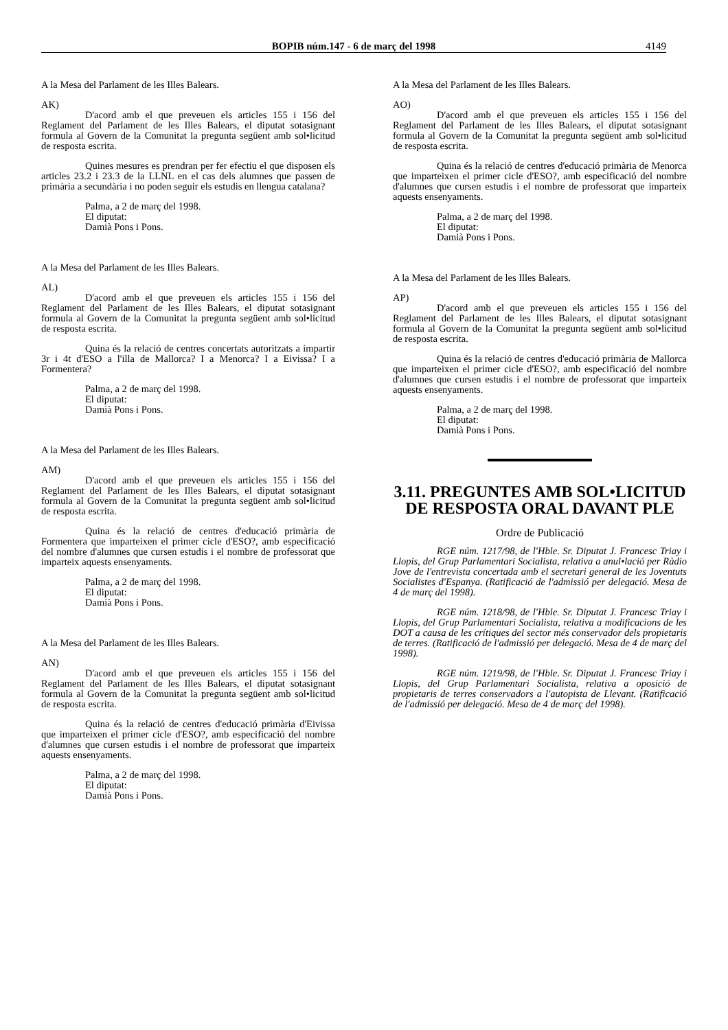BOPIB núm.147 - 6 de març del 1998
4149
A la Mesa del Parlament de les Illes Balears.
AK)
D'acord amb el que preveuen els articles 155 i 156 del Reglament del Parlament de les Illes Balears, el diputat sotasignant formula al Govern de la Comunitat la pregunta següent amb sol•licitud de resposta escrita.
Quines mesures es prendran per fer efectiu el que disposen els articles 23.2 i 23.3 de la LLNL en el cas dels alumnes que passen de primària a secundària i no poden seguir els estudis en llengua catalana?
Palma, a 2 de març del 1998.
El diputat:
Damià Pons i Pons.
A la Mesa del Parlament de les Illes Balears.
AL)
D'acord amb el que preveuen els articles 155 i 156 del Reglament del Parlament de les Illes Balears, el diputat sotasignant formula al Govern de la Comunitat la pregunta següent amb sol•licitud de resposta escrita.
Quina és la relació de centres concertats autoritzats a impartir 3r i 4t d'ESO a l'illa de Mallorca? I a Menorca? I a Eivissa? I a Formentera?
Palma, a 2 de març del 1998.
El diputat:
Damià Pons i Pons.
A la Mesa del Parlament de les Illes Balears.
AM)
D'acord amb el que preveuen els articles 155 i 156 del Reglament del Parlament de les Illes Balears, el diputat sotasignant formula al Govern de la Comunitat la pregunta següent amb sol•licitud de resposta escrita.
Quina és la relació de centres d'educació primària de Formentera que imparteixen el primer cicle d'ESO?, amb especificació del nombre d'alumnes que cursen estudis i el nombre de professorat que imparteix aquests ensenyaments.
Palma, a 2 de març del 1998.
El diputat:
Damià Pons i Pons.
A la Mesa del Parlament de les Illes Balears.
AN)
D'acord amb el que preveuen els articles 155 i 156 del Reglament del Parlament de les Illes Balears, el diputat sotasignant formula al Govern de la Comunitat la pregunta següent amb sol•licitud de resposta escrita.
Quina és la relació de centres d'educació primària d'Eivissa que imparteixen el primer cicle d'ESO?, amb especificació del nombre d'alumnes que cursen estudis i el nombre de professorat que imparteix aquests ensenyaments.
Palma, a 2 de març del 1998.
El diputat:
Damià Pons i Pons.
A la Mesa del Parlament de les Illes Balears.
AO)
D'acord amb el que preveuen els articles 155 i 156 del Reglament del Parlament de les Illes Balears, el diputat sotasignant formula al Govern de la Comunitat la pregunta següent amb sol•licitud de resposta escrita.
Quina és la relació de centres d'educació primària de Menorca que imparteixen el primer cicle d'ESO?, amb especificació del nombre d'alumnes que cursen estudis i el nombre de professorat que imparteix aquests ensenyaments.
Palma, a 2 de març del 1998.
El diputat:
Damià Pons i Pons.
A la Mesa del Parlament de les Illes Balears.
AP)
D'acord amb el que preveuen els articles 155 i 156 del Reglament del Parlament de les Illes Balears, el diputat sotasignant formula al Govern de la Comunitat la pregunta següent amb sol•licitud de resposta escrita.
Quina és la relació de centres d'educació primària de Mallorca que imparteixen el primer cicle d'ESO?, amb especificació del nombre d'alumnes que cursen estudis i el nombre de professorat que imparteix aquests ensenyaments.
Palma, a 2 de març del 1998.
El diputat:
Damià Pons i Pons.
3.11. PREGUNTES AMB SOL•LICITUD DE RESPOSTA ORAL DAVANT PLE
Ordre de Publicació
RGE núm. 1217/98, de l'Hble. Sr. Diputat J. Francesc Triay i Llopis, del Grup Parlamentari Socialista, relativa a anul•lació per Ràdio Jove de l'entrevista concertada amb el secretari general de les Joventuts Socialistes d'Espanya. (Ratificació de l'admissió per delegació. Mesa de 4 de març del 1998).
RGE núm. 1218/98, de l'Hble. Sr. Diputat J. Francesc Triay i Llopis, del Grup Parlamentari Socialista, relativa a modificacions de les DOT a causa de les crítiques del sector més conservador dels propietaris de terres. (Ratificació de l'admissió per delegació. Mesa de 4 de març del 1998).
RGE núm. 1219/98, de l'Hble. Sr. Diputat J. Francesc Triay i Llopis, del Grup Parlamentari Socialista, relativa a oposició de propietaris de terres conservadors a l'autopista de Llevant. (Ratificació de l'admissió per delegació. Mesa de 4 de març del 1998).